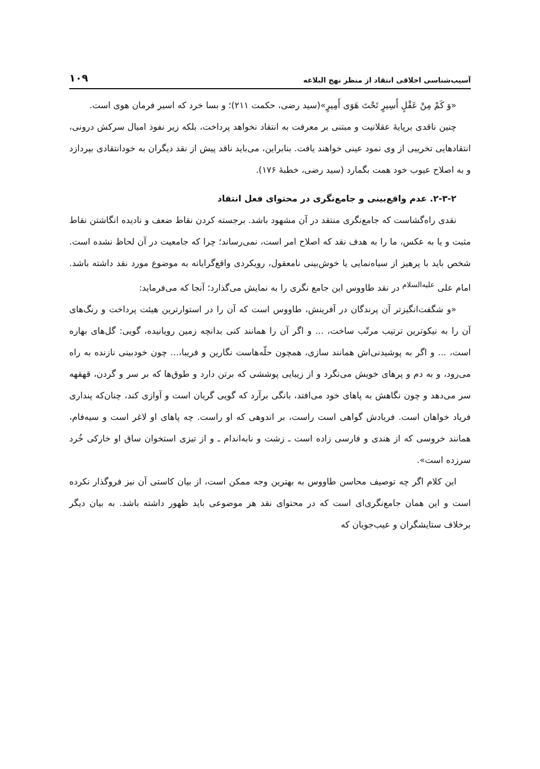آسیب‌شناسی اخلاقی انتقاد از منظر نهج البلاغه ۱۰۹
«وَ کَمْ مِنْ عَقْلٍ أَسِیرٍ تَحْتَ هَوَی أَمِیرٍ»(سید رضی، حکمت ۲۱۱)؛ و بسا خرد که اسیر فرمان هوی است.
چنین ناقدی برپایهٔ عقلانیت و مبتنی بر معرفت به انتقاد نخواهد پرداخت، بلکه زیر نفوذ امیال سرکش درونی، انتقادهایی تخریبی از وی نمود عینی خواهند یافت. بنابراین، می‌باید ناقد پیش از نقد دیگران به خودانتقادی بپردازد و به اصلاح عیوب خود همت بگمارد (سید رضی، خطبهٔ ۱۷۶).
۲-۳-۲. عدم واقع‌بینی و جامع‌نگری در محتوای فعل انتقاد
نقدی راه‌گشاست که جامع‌نگری منتقد در آن مشهود باشد. برجسته کردن نقاط ضعف و نادیده انگاشتن نقاط مثبت و یا به عکس، ما را به هدف نقد که اصلاح امر است، نمی‌رساند؛ چرا که جامعیت در آن لحاظ نشده است. شخص باید با پرهیز از سیاه‌نمایی یا خوش‌بینی نامعقول، رویکردی واقع‌گرایانه به موضوع مورد نقد داشته باشد. امام علی <sup>علیه‌السلام</sup> در نقد طاووس این جامع نگری را به نمایش می‌گذارد؛ آنجا که می‌فرماید:
«و شگفت‌انگیزتر آن پرندگان در آفرینش، طاووس است که آن را در استوارترین هیئت پرداخت و رنگ‌های آن را به نیکوترین ترتیب مرتّب ساخت، ... و اگر آن را همانند کنی بدانچه زمین رویانیده، گویی: گل‌های بهاره است، ... و اگر به پوشیدنی‌اش همانند سازی، همچون حلّه‌هاست نگارین و فریبا،... چون خودبینی نازنده به راه می‌رود، و به دم و پرهای خویش می‌نگرد و از زیبایی پوششی که برتن دارد و طوق‌ها که بر سر و گردن، قهقهه سر می‌دهد و چون نگاهش به پاهای خود می‌افتد، بانگی برآرد که گویی گریان است و آوازی کند، چنان‌که پنداری فریاد خواهان است. فریادش گواهی است راست، بر اندوهی که او راست. چه پاهای او لاغر است و سیه‌فام، همانند خروسی که از هندی و فارسی زاده است ـ زشت و نابه‌اندام ـ و از تیزی استخوان ساق او خارکی خُرد سرزده است».
این کلام اگر چه توصیف محاسن طاووس به بهترین وجه ممکن است، از بیان کاستی آن نیز فروگذار نکرده است و این همان جامع‌نگری‌ای است که در محتوای نقد هر موضوعی باید ظهور داشته باشد. به بیان دیگر برخلاف ستایشگران و عیب‌جویان که